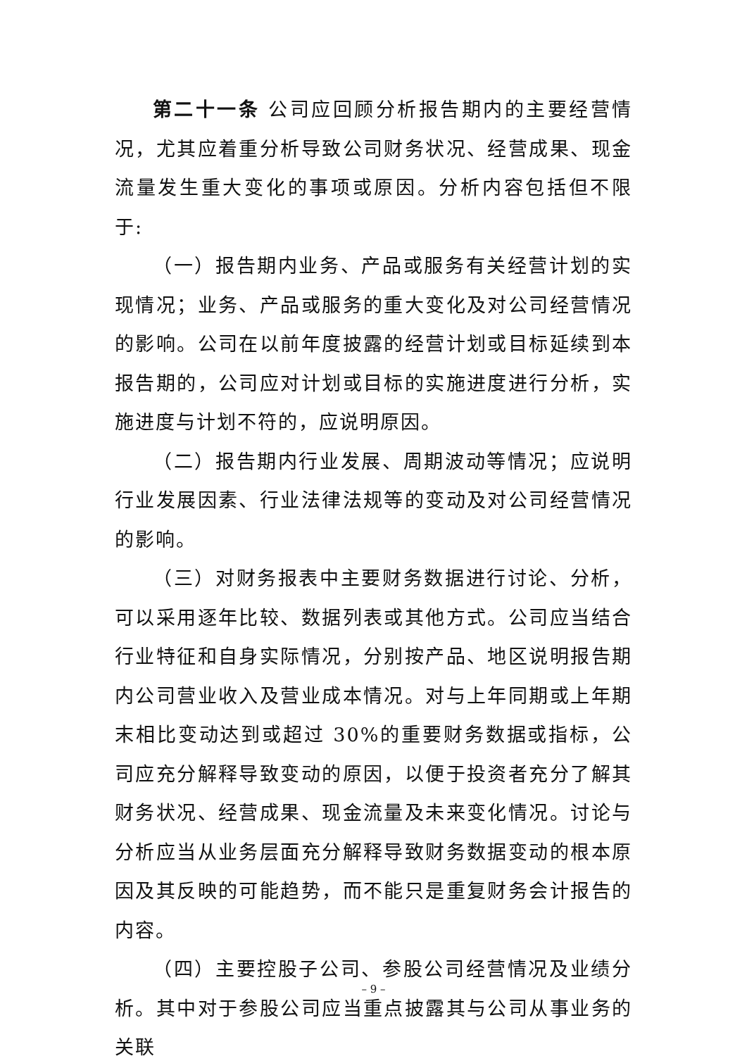第二十一条 公司应回顾分析报告期内的主要经营情况，尤其应着重分析导致公司财务状况、经营成果、现金流量发生重大变化的事项或原因。分析内容包括但不限于:
（一）报告期内业务、产品或服务有关经营计划的实现情况；业务、产品或服务的重大变化及对公司经营情况的影响。公司在以前年度披露的经营计划或目标延续到本报告期的，公司应对计划或目标的实施进度进行分析，实施进度与计划不符的，应说明原因。
（二）报告期内行业发展、周期波动等情况；应说明行业发展因素、行业法律法规等的变动及对公司经营情况的影响。
（三）对财务报表中主要财务数据进行讨论、分析，可以采用逐年比较、数据列表或其他方式。公司应当结合行业特征和自身实际情况，分别按产品、地区说明报告期内公司营业收入及营业成本情况。对与上年同期或上年期末相比变动达到或超过 30%的重要财务数据或指标，公司应充分解释导致变动的原因，以便于投资者充分了解其财务状况、经营成果、现金流量及未来变化情况。讨论与分析应当从业务层面充分解释导致财务数据变动的根本原因及其反映的可能趋势，而不能只是重复财务会计报告的内容。
（四）主要控股子公司、参股公司经营情况及业绩分析。其中对于参股公司应当重点披露其与公司从事业务的关联
– 9 –